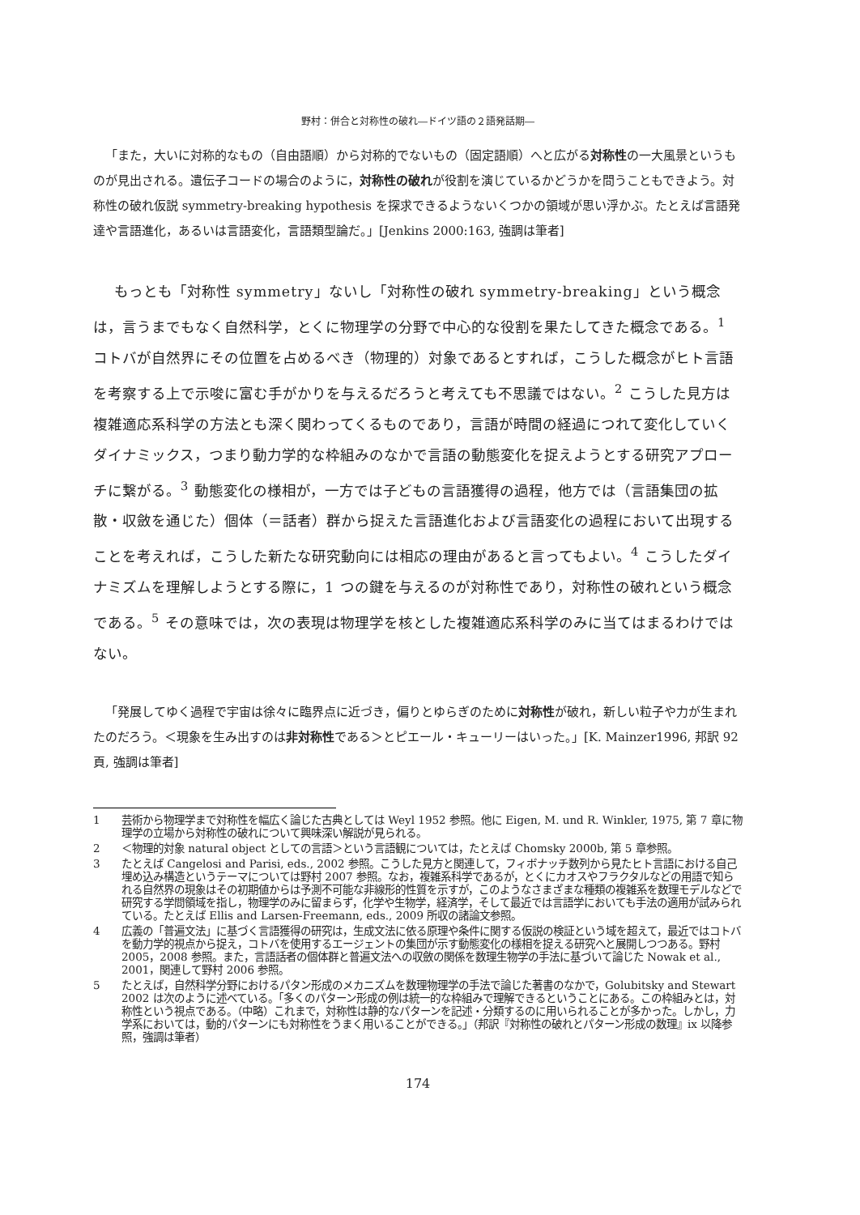野村：併合と対称性の破れ―ドイツ語の２語発話期―
「また，大いに対称的なもの（自由語順）から対称的でないもの（固定語順）へと広がる対称性の一大風景というものが見出される。遺伝子コードの場合のように，対称性の破れが役割を演じているかどうかを問うこともできよう。対称性の破れ仮説 symmetry-breaking hypothesis を探求できるようないくつかの領域が思い浮かぶ。たとえば言語発達や言語進化，あるいは言語変化，言語類型論だ。」[Jenkins 2000:163, 強調は筆者]
もっとも「対称性 symmetry」ないし「対称性の破れ symmetry-breaking」という概念は，言うまでもなく自然科学，とくに物理学の分野で中心的な役割を果たしてきた概念である。<sup>1</sup> コトバが自然界にその位置を占めるべき（物理的）対象であるとすれば，こうした概念がヒト言語を考察する上で示唆に富む手がかりを与えるだろうと考えても不思議ではない。<sup>2</sup> こうした見方は複雑適応系科学の方法とも深く関わってくるものであり，言語が時間の経過につれて変化していくダイナミックス，つまり動力学的な枠組みのなかで言語の動態変化を捉えようとする研究アプローチに繋がる。<sup>3</sup> 動態変化の様相が，一方では子どもの言語獲得の過程，他方では（言語集団の拡散・収斂を通じた）個体（＝話者）群から捉えた言語進化および言語変化の過程において出現することを考えれば，こうした新たな研究動向には相応の理由があると言ってもよい。<sup>4</sup> こうしたダイナミズムを理解しようとする際に，1 つの鍵を与えるのが対称性であり，対称性の破れという概念である。<sup>5</sup> その意味では，次の表現は物理学を核とした複雑適応系科学のみに当てはまるわけではない。
「発展してゆく過程で宇宙は徐々に臨界点に近づき，偏りとゆらぎのために対称性が破れ，新しい粒子や力が生まれたのだろう。＜現象を生み出すのは非対称性である＞とピエール・キューリーはいった。」[K. Mainzer1996, 邦訳 92 頁, 強調は筆者]
1 芸術から物理学まで対称性を幅広く論じた古典としては Weyl 1952 参照。他に Eigen, M. und R. Winkler, 1975, 第 7 章に物理学の立場から対称性の破れについて興味深い解説が見られる。
2 ＜物理的対象 natural object としての言語＞という言語観については，たとえば Chomsky 2000b, 第 5 章参照。
3 たとえば Cangelosi and Parisi, eds., 2002 参照。こうした見方と関連して，フィボナッチ数列から見たヒト言語における自己埋め込み構造というテーマについては野村 2007 参照。なお，複雑系科学であるが，とくにカオスやフラクタルなどの用語で知られる自然界の現象はその初期値からは予測不可能な非線形的性質を示すが，このようなさまざまな種類の複雑系を数理モデルなどで研究する学問領域を指し，物理学のみに留まらず，化学や生物学，経済学，そして最近では言語学においても手法の適用が試みられている。たとえば Ellis and Larsen-Freemann, eds., 2009 所収の諸論文参照。
4 広義の「普遍文法」に基づく言語獲得の研究は，生成文法に依る原理や条件に関する仮説の検証という域を超えて，最近ではコトバを動力学的視点から捉え，コトバを使用するエージェントの集団が示す動態変化の様相を捉える研究へと展開しつつある。野村 2005，2008 参照。また，言語話者の個体群と普遍文法への収斂の関係を数理生物学の手法に基づいて論じた Nowak et al., 2001，関連して野村 2006 参照。
5 たとえば，自然科学分野におけるパタン形成のメカニズムを数理物理学の手法で論じた著書のなかで，Golubitsky and Stewart 2002 は次のように述べている。「多くのパターン形成の例は統一的な枠組みで理解できるということにある。この枠組みとは，対称性という視点である。（中略）これまで，対称性は静的なパターンを記述・分類するのに用いられることが多かった。しかし，力学系においては，動的パターンにも対称性をうまく用いることができる。」（邦訳『対称性の破れとパターン形成の数理』ix 以降参照，強調は筆者）
174